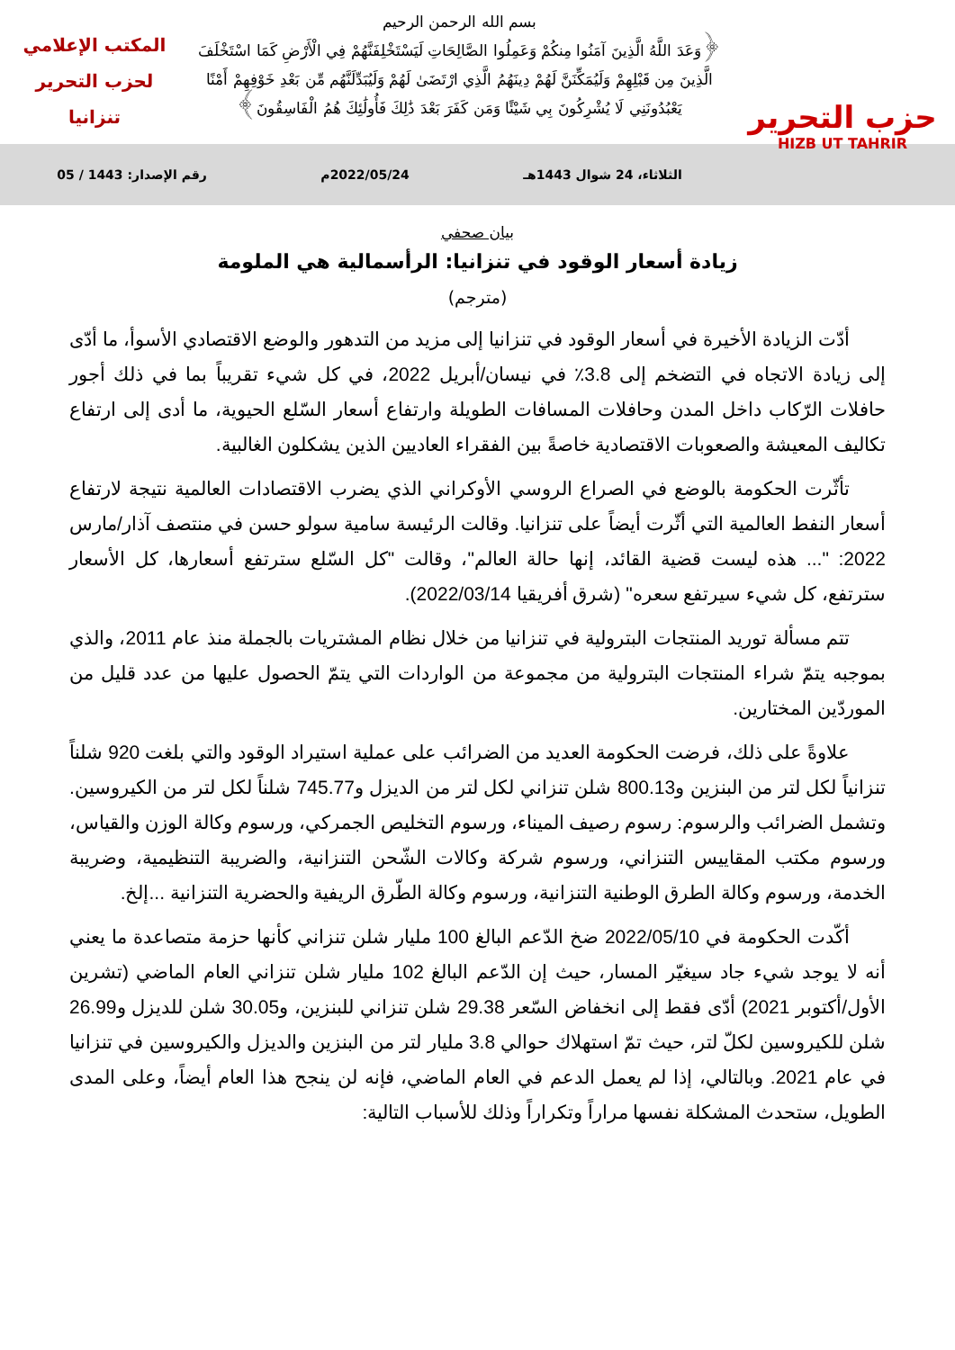حزب التحرير
HIZB UT TAHRIR
بسم الله الرحمن الرحيم
﴿وَعَدَ اللَّهُ الَّذِينَ آمَنُوا مِنكُمْ وَعَمِلُوا الصَّالِحَاتِ لَيَسْتَخْلِفَنَّهُمْ فِي الْأَرْضِ كَمَا اسْتَخْلَفَ
الَّذِينَ مِن قَبْلِهِمْ وَلَيُمَكِّنَنَّ لَهُمْ دِينَهُمُ الَّذِي ارْتَضَىٰ لَهُمْ وَلَيُبَدِّلَنَّهُم مِّن بَعْدِ خَوْفِهِمْ أَمْنًا
يَعْبُدُونَنِي لَا يُشْرِكُونَ بِي شَيْئًا وَمَن كَفَرَ بَعْدَ ذَٰلِكَ فَأُولَٰئِكَ هُمُ الْفَاسِقُونَ﴾
المكتب الإعلامي
لحزب التحرير
تنزانيا
الثلاثاء، 24 شوال 1443هـ 2022/05/24م رقم الإصدار: 1443 / 05
بيان صحفي
زيادة أسعار الوقود في تنزانيا: الرأسمالية هي الملومة
(مترجم)
أدّت الزيادة الأخيرة في أسعار الوقود في تنزانيا إلى مزيد من التدهور والوضع الاقتصادي الأسوأ، ما أدّى إلى زيادة الاتجاه في التضخم إلى 3.8٪ في نيسان/أبريل 2022، في كل شيء تقريباً بما في ذلك أجور حافلات الرّكاب داخل المدن وحافلات المسافات الطويلة وارتفاع أسعار السّلع الحيوية، ما أدى إلى ارتفاع تكاليف المعيشة والصعوبات الاقتصادية خاصةً بين الفقراء العاديين الذين يشكلون الغالبية.
تأثّرت الحكومة بالوضع في الصراع الروسي الأوكراني الذي يضرب الاقتصادات العالمية نتيجة لارتفاع أسعار النفط العالمية التي أثّرت أيضاً على تنزانيا. وقالت الرئيسة سامية سولو حسن في منتصف آذار/مارس 2022: "... هذه ليست قضية القائد، إنها حالة العالم"، وقالت "كل السّلع سترتفع أسعارها، كل الأسعار سترتفع، كل شيء سيرتفع سعره" (شرق أفريقيا 2022/03/14).
تتم مسألة توريد المنتجات البترولية في تنزانيا من خلال نظام المشتريات بالجملة منذ عام 2011، والذي بموجبه يتمّ شراء المنتجات البترولية من مجموعة من الواردات التي يتمّ الحصول عليها من عدد قليل من الموردّين المختارين.
علاوةً على ذلك، فرضت الحكومة العديد من الضرائب على عملية استيراد الوقود والتي بلغت 920 شلناً تنزانياً لكل لتر من البنزين و800.13 شلن تنزاني لكل لتر من الديزل و745.77 شلناً لكل لتر من الكيروسين. وتشمل الضرائب والرسوم: رسوم رصيف الميناء، ورسوم التخليص الجمركي، ورسوم وكالة الوزن والقياس، ورسوم مكتب المقاييس التنزاني، ورسوم شركة وكالات الشّحن التنزانية، والضريبة التنظيمية، وضريبة الخدمة، ورسوم وكالة الطرق الوطنية التنزانية، ورسوم وكالة الطّرق الريفية والحضرية التنزانية ...إلخ.
أكّدت الحكومة في 2022/05/10 ضخ الدّعم البالغ 100 مليار شلن تنزاني كأنها حزمة متصاعدة ما يعني أنه لا يوجد شيء جاد سيغيّر المسار، حيث إن الدّعم البالغ 102 مليار شلن تنزاني العام الماضي (تشرين الأول/أكتوبر 2021) أدّى فقط إلى انخفاض السّعر 29.38 شلن تنزاني للبنزين، و30.05 شلن للديزل و26.99 شلن للكيروسين لكلّ لتر، حيث تمّ استهلاك حوالي 3.8 مليار لتر من البنزين والديزل والكيروسين في تنزانيا في عام 2021. وبالتالي، إذا لم يعمل الدعم في العام الماضي، فإنه لن ينجح هذا العام أيضاً، وعلى المدى الطويل، ستحدث المشكلة نفسها مراراً وتكراراً وذلك للأسباب التالية: